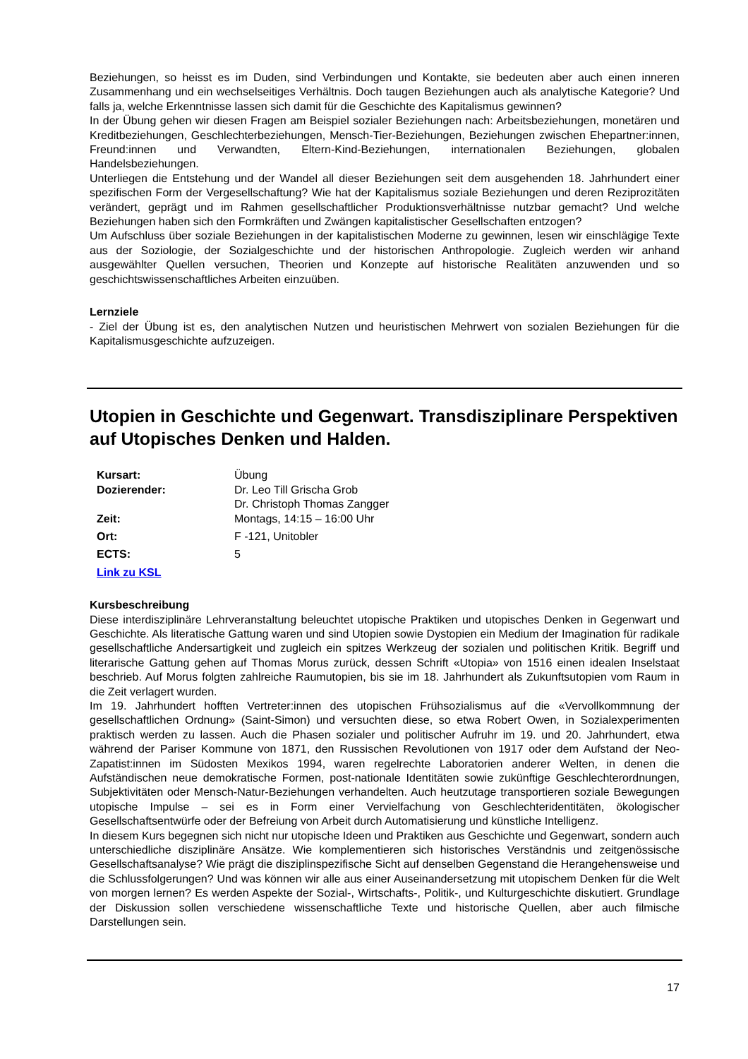Beziehungen, so heisst es im Duden, sind Verbindungen und Kontakte, sie bedeuten aber auch einen inneren Zusammenhang und ein wechselseitiges Verhältnis. Doch taugen Beziehungen auch als analytische Kategorie? Und falls ja, welche Erkenntnisse lassen sich damit für die Geschichte des Kapitalismus gewinnen?
In der Übung gehen wir diesen Fragen am Beispiel sozialer Beziehungen nach: Arbeitsbeziehungen, monetären und Kreditbeziehungen, Geschlechterbeziehungen, Mensch-Tier-Beziehungen, Beziehungen zwischen Ehepartner:innen, Freund:innen und Verwandten, Eltern-Kind-Beziehungen, internationalen Beziehungen, globalen Handelsbeziehungen.
Unterliegen die Entstehung und der Wandel all dieser Beziehungen seit dem ausgehenden 18. Jahrhundert einer spezifischen Form der Vergesellschaftung? Wie hat der Kapitalismus soziale Beziehungen und deren Reziprozitäten verändert, geprägt und im Rahmen gesellschaftlicher Produktionsverhältnisse nutzbar gemacht? Und welche Beziehungen haben sich den Formkräften und Zwängen kapitalistischer Gesellschaften entzogen?
Um Aufschluss über soziale Beziehungen in der kapitalistischen Moderne zu gewinnen, lesen wir einschlägige Texte aus der Soziologie, der Sozialgeschichte und der historischen Anthropologie. Zugleich werden wir anhand ausgewählter Quellen versuchen, Theorien und Konzepte auf historische Realitäten anzuwenden und so geschichtswissenschaftliches Arbeiten einzuüben.
Lernziele
- Ziel der Übung ist es, den analytischen Nutzen und heuristischen Mehrwert von sozialen Beziehungen für die Kapitalismusgeschichte aufzuzeigen.
Utopien in Geschichte und Gegenwart. Transdisziplinare Perspektiven auf Utopisches Denken und Halden.
| Kursart: | Übung |
| Dozierender: | Dr. Leo Till Grischa Grob Dr. Christoph Thomas Zangger |
| Zeit: | Montags, 14:15 – 16:00 Uhr |
| Ort: | F -121, Unitobler |
| ECTS: | 5 |
| Link zu KSL | |
Kursbeschreibung
Diese interdisziplinäre Lehrveranstaltung beleuchtet utopische Praktiken und utopisches Denken in Gegenwart und Geschichte. Als literatische Gattung waren und sind Utopien sowie Dystopien ein Medium der Imagination für radikale gesellschaftliche Andersartigkeit und zugleich ein spitzes Werkzeug der sozialen und politischen Kritik. Begriff und literarische Gattung gehen auf Thomas Morus zurück, dessen Schrift «Utopia» von 1516 einen idealen Inselstaat beschrieb. Auf Morus folgten zahlreiche Raumutopien, bis sie im 18. Jahrhundert als Zukunftsutopien vom Raum in die Zeit verlagert wurden.
Im 19. Jahrhundert hofften Vertreter:innen des utopischen Frühsozialismus auf die «Vervollkommnung der gesellschaftlichen Ordnung» (Saint-Simon) und versuchten diese, so etwa Robert Owen, in Sozialexperimenten praktisch werden zu lassen. Auch die Phasen sozialer und politischer Aufruhr im 19. und 20. Jahrhundert, etwa während der Pariser Kommune von 1871, den Russischen Revolutionen von 1917 oder dem Aufstand der Neo-Zapatist:innen im Südosten Mexikos 1994, waren regelrechte Laboratorien anderer Welten, in denen die Aufständischen neue demokratische Formen, post-nationale Identitäten sowie zukünftige Geschlechterordnungen, Subjektivitäten oder Mensch-Natur-Beziehungen verhandelten. Auch heutzutage transportieren soziale Bewegungen utopische Impulse – sei es in Form einer Vervielfachung von Geschlechteridentitäten, ökologischer Gesellschaftsentwürfe oder der Befreiung von Arbeit durch Automatisierung und künstliche Intelligenz.
In diesem Kurs begegnen sich nicht nur utopische Ideen und Praktiken aus Geschichte und Gegenwart, sondern auch unterschiedliche disziplinäre Ansätze. Wie komplementieren sich historisches Verständnis und zeitgenössische Gesellschaftsanalyse? Wie prägt die disziplinspezifische Sicht auf denselben Gegenstand die Herangehensweise und die Schlussfolgerungen? Und was können wir alle aus einer Auseinandersetzung mit utopischem Denken für die Welt von morgen lernen? Es werden Aspekte der Sozial-, Wirtschafts-, Politik-, und Kulturgeschichte diskutiert. Grundlage der Diskussion sollen verschiedene wissenschaftliche Texte und historische Quellen, aber auch filmische Darstellungen sein.
17